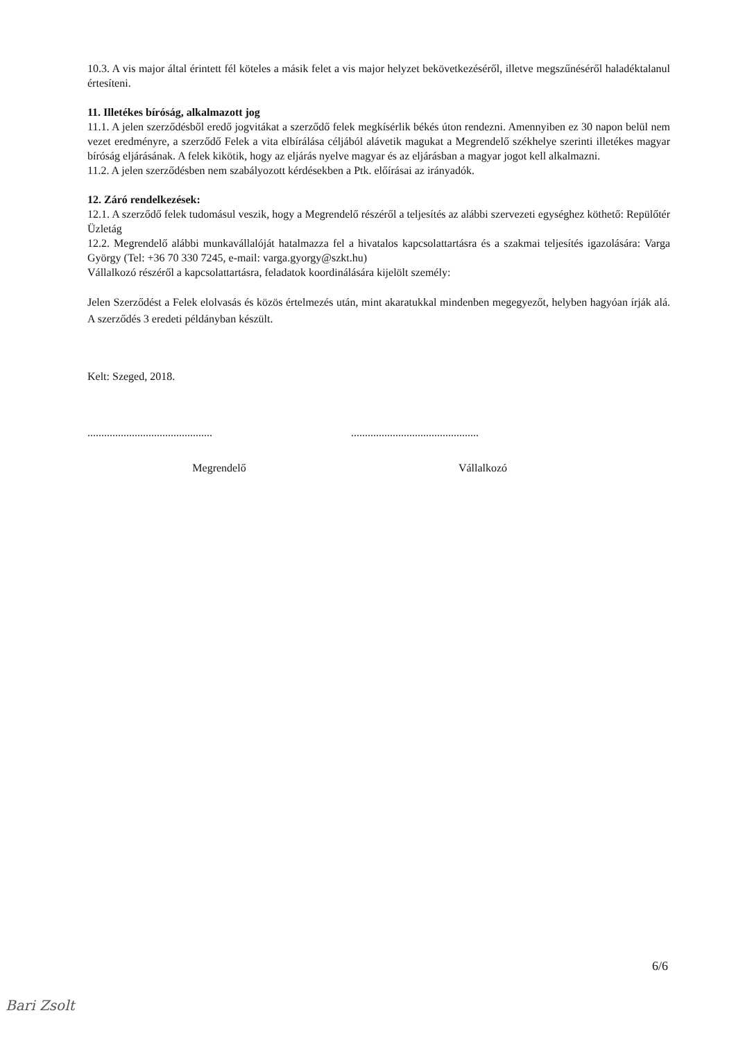10.3. A vis major által érintett fél köteles a másik felet a vis major helyzet bekövetkezéséről, illetve megszűnéséről haladéktalanul értesíteni.
11. Illetékes bíróság, alkalmazott jog
11.1. A jelen szerződésből eredő jogvitákat a szerződő felek megkísérlik békés úton rendezni. Amennyiben ez 30 napon belül nem vezet eredményre, a szerződő Felek a vita elbírálása céljából alávetik magukat a Megrendelő székhelye szerinti illetékes magyar bíróság eljárásának. A felek kikötik, hogy az eljárás nyelve magyar és az eljárásban a magyar jogot kell alkalmazni.
11.2. A jelen szerződésben nem szabályozott kérdésekben a Ptk. előírásai az irányadók.
12. Záró rendelkezések:
12.1. A szerződő felek tudomásul veszik, hogy a Megrendelő részéről a teljesítés az alábbi szervezeti egységhez köthető: Repülőtér Üzletág
12.2. Megrendelő alábbi munkavállalóját hatalmazza fel a hivatalos kapcsolattartásra és a szakmai teljesítés igazolására: Varga György (Tel: +36 70 330 7245, e-mail: varga.gyorgy@szkt.hu)
Vállalkozó részéről a kapcsolattartásra, feladatok koordinálására kijelölt személy:
Jelen Szerződést a Felek elolvasás és közös értelmezés után, mint akaratukkal mindenben megegyezőt, helyben hagyóan írják alá. A szerződés 3 eredeti példányban készült.
Kelt: Szeged, 2018.
.............................................
..............................................
Megrendelő Vállalkozó
6/6
Bari Zsolt